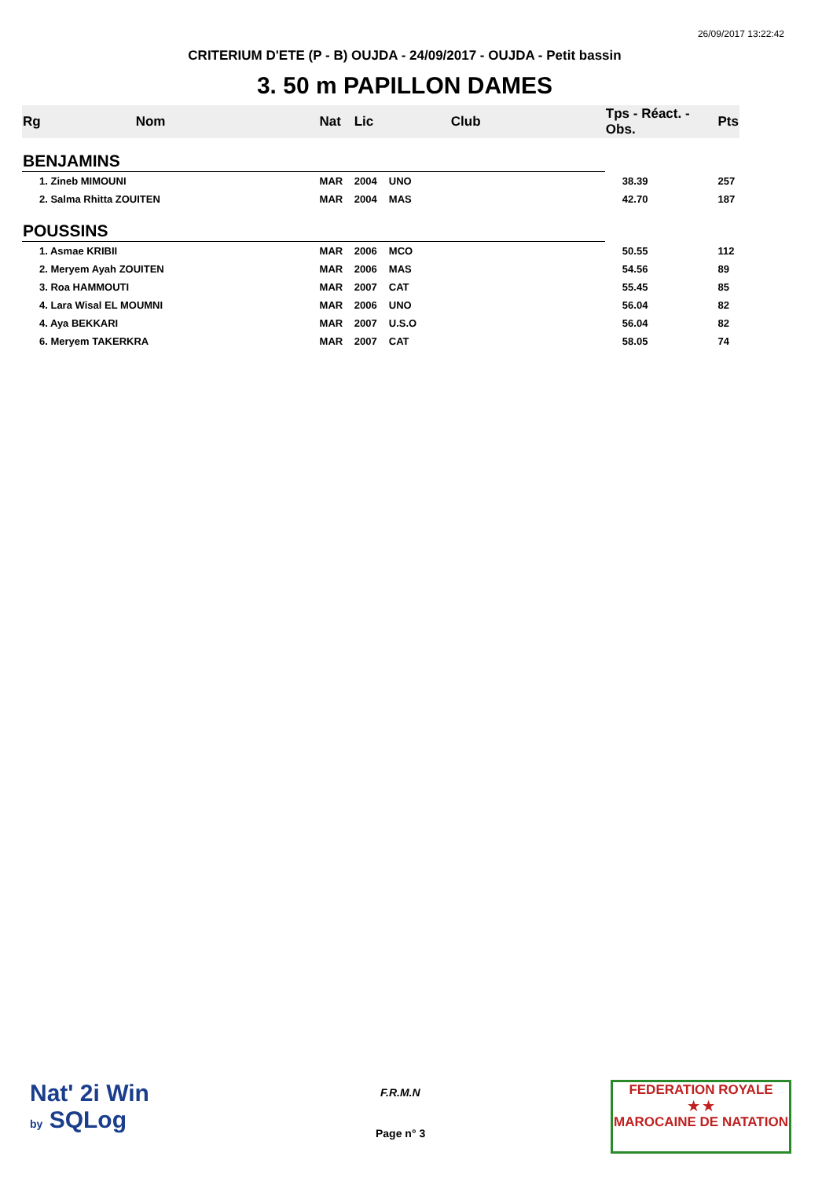26/09/2017 13:22:42
CRITERIUM D'ETE (P - B) OUJDA - 24/09/2017 - OUJDA - Petit bassin
3. 50 m PAPILLON DAMES
| Rg | Nom | Nat | Lic | Club | Tps - Réact. - Obs. | Pts |
| --- | --- | --- | --- | --- | --- | --- |
| BENJAMINS | | | | | | |
| 1. Zineb MIMOUNI | | MAR | 2004 | UNO | 38.39 | 257 |
| 2. Salma Rhitta ZOUITEN | | MAR | 2004 | MAS | 42.70 | 187 |
| POUSSINS | | | | | | |
| 1. Asmae KRIBII | | MAR | 2006 | MCO | 50.55 | 112 |
| 2. Meryem Ayah ZOUITEN | | MAR | 2006 | MAS | 54.56 | 89 |
| 3. Roa HAMMOUTI | | MAR | 2007 | CAT | 55.45 | 85 |
| 4. Lara Wisal EL MOUMNI | | MAR | 2006 | UNO | 56.04 | 82 |
| 4. Aya BEKKARI | | MAR | 2007 | U.S.O | 56.04 | 82 |
| 6. Meryem TAKERKRA | | MAR | 2007 | CAT | 58.05 | 74 |
Nat' 2i Win
by SQLog
F.R.M.N
Page n° 3
FEDERATION ROYALE
★ ★
MAROCAINE DE NATATION